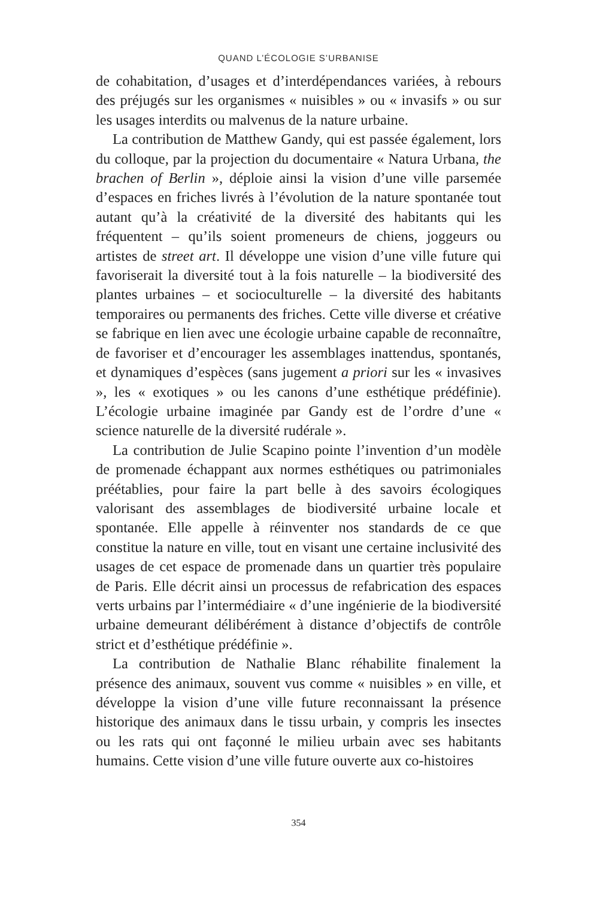QUAND L’ÉCOLOGIE S’URBANISE
de cohabitation, d’usages et d’interdépendances variées, à rebours des préjugés sur les organismes « nuisibles » ou « invasifs » ou sur les usages interdits ou malvenus de la nature urbaine.
La contribution de Matthew Gandy, qui est passée également, lors du colloque, par la projection du documentaire « Natura Urbana, the brachen of Berlin », déploie ainsi la vision d’une ville parsemée d’espaces en friches livrés à l’évolution de la nature spontanée tout autant qu’à la créativité de la diversité des habitants qui les fréquentent – qu’ils soient promeneurs de chiens, joggeurs ou artistes de street art. Il développe une vision d’une ville future qui favoriserait la diversité tout à la fois naturelle – la biodiversité des plantes urbaines – et socioculturelle – la diversité des habitants temporaires ou permanents des friches. Cette ville diverse et créative se fabrique en lien avec une écologie urbaine capable de reconnaître, de favoriser et d’encourager les assemblages inattendus, spontanés, et dynamiques d’espèces (sans jugement a priori sur les « invasives », les « exotiques » ou les canons d’une esthétique prédéfinie). L’écologie urbaine imaginée par Gandy est de l’ordre d’une « science naturelle de la diversité rudérale ».
La contribution de Julie Scapino pointe l’invention d’un modèle de promenade échappant aux normes esthétiques ou patrimoniales préétablies, pour faire la part belle à des savoirs écologiques valorisant des assemblages de biodiversité urbaine locale et spontanée. Elle appelle à réinventer nos standards de ce que constitue la nature en ville, tout en visant une certaine inclusivité des usages de cet espace de promenade dans un quartier très populaire de Paris. Elle décrit ainsi un processus de refabrication des espaces verts urbains par l’intermédiaire « d’une ingénierie de la biodiversité urbaine demeurant délibérément à distance d’objectifs de contrôle strict et d’esthétique prédéfinie ».
La contribution de Nathalie Blanc réhabilite finalement la présence des animaux, souvent vus comme « nuisibles » en ville, et développe la vision d’une ville future reconnaissant la présence historique des animaux dans le tissu urbain, y compris les insectes ou les rats qui ont façonné le milieu urbain avec ses habitants humains. Cette vision d’une ville future ouverte aux co-histoires
354